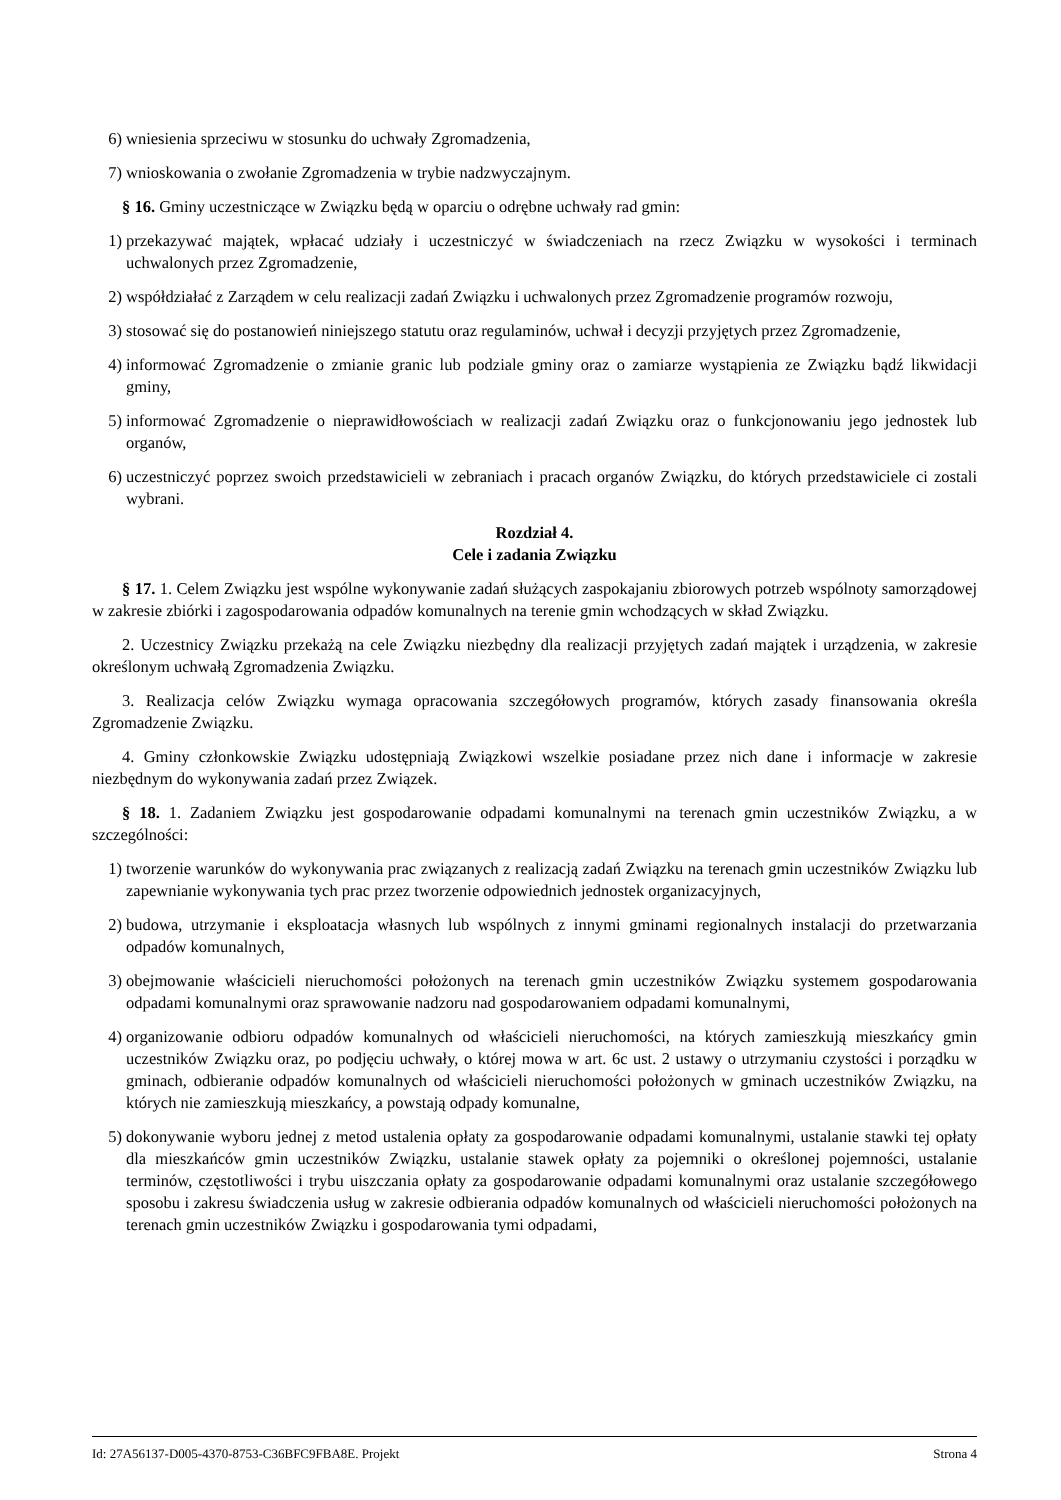6) wniesienia sprzeciwu w stosunku do uchwały Zgromadzenia,
7) wnioskowania o zwołanie Zgromadzenia w trybie nadzwyczajnym.
§ 16. Gminy uczestniczące w Związku będą w oparciu o odrębne uchwały rad gmin:
1) przekazywać majątek, wpłacać udziały i uczestniczyć w świadczeniach na rzecz Związku w wysokości i terminach uchwalonych przez Zgromadzenie,
2) współdziałać z Zarządem w celu realizacji zadań Związku i uchwalonych przez Zgromadzenie programów rozwoju,
3) stosować się do postanowień niniejszego statutu oraz regulaminów, uchwał i decyzji przyjętych przez Zgromadzenie,
4) informować Zgromadzenie o zmianie granic lub podziale gminy oraz o zamiarze wystąpienia ze Związku bądź likwidacji gminy,
5) informować Zgromadzenie o nieprawidłowościach w realizacji zadań Związku oraz o funkcjonowaniu jego jednostek lub organów,
6) uczestniczyć poprzez swoich przedstawicieli w zebraniach i pracach organów Związku, do których przedstawiciele ci zostali wybrani.
Rozdział 4.
Cele i zadania Związku
§ 17. 1. Celem Związku jest wspólne wykonywanie zadań służących zaspokajaniu zbiorowych potrzeb wspólnoty samorządowej w zakresie zbiórki i zagospodarowania odpadów komunalnych na terenie gmin wchodzących w skład Związku.
2. Uczestnicy Związku przekażą na cele Związku niezbędny dla realizacji przyjętych zadań majątek i urządzenia, w zakresie określonym uchwałą Zgromadzenia Związku.
3. Realizacja celów Związku wymaga opracowania szczegółowych programów, których zasady finansowania określa Zgromadzenie Związku.
4. Gminy członkowskie Związku udostępniają Związkowi wszelkie posiadane przez nich dane i informacje w zakresie niezbędnym do wykonywania zadań przez Związek.
§ 18. 1. Zadaniem Związku jest gospodarowanie odpadami komunalnymi na terenach gmin uczestników Związku, a w szczególności:
1) tworzenie warunków do wykonywania prac związanych z realizacją zadań Związku na terenach gmin uczestników Związku lub zapewnianie wykonywania tych prac przez tworzenie odpowiednich jednostek organizacyjnych,
2) budowa, utrzymanie i eksploatacja własnych lub wspólnych z innymi gminami regionalnych instalacji do przetwarzania odpadów komunalnych,
3) obejmowanie właścicieli nieruchomości położonych na terenach gmin uczestników Związku systemem gospodarowania odpadami komunalnymi oraz sprawowanie nadzoru nad gospodarowaniem odpadami komunalnymi,
4) organizowanie odbioru odpadów komunalnych od właścicieli nieruchomości, na których zamieszkują mieszkańcy gmin uczestników Związku oraz, po podjęciu uchwały, o której mowa w art. 6c ust. 2 ustawy o utrzymaniu czystości i porządku w gminach, odbieranie odpadów komunalnych od właścicieli nieruchomości położonych w gminach uczestników Związku, na których nie zamieszkują mieszkańcy, a powstają odpady komunalne,
5) dokonywanie wyboru jednej z metod ustalenia opłaty za gospodarowanie odpadami komunalnymi, ustalanie stawki tej opłaty dla mieszkańców gmin uczestników Związku, ustalanie stawek opłaty za pojemniki o określonej pojemności, ustalanie terminów, częstotliwości i trybu uiszczania opłaty za gospodarowanie odpadami komunalnymi oraz ustalanie szczegółowego sposobu i zakresu świadczenia usług w zakresie odbierania odpadów komunalnych od właścicieli nieruchomości położonych na terenach gmin uczestników Związku i gospodarowania tymi odpadami,
Id: 27A56137-D005-4370-8753-C36BFC9FBA8E. Projekt Strona 4